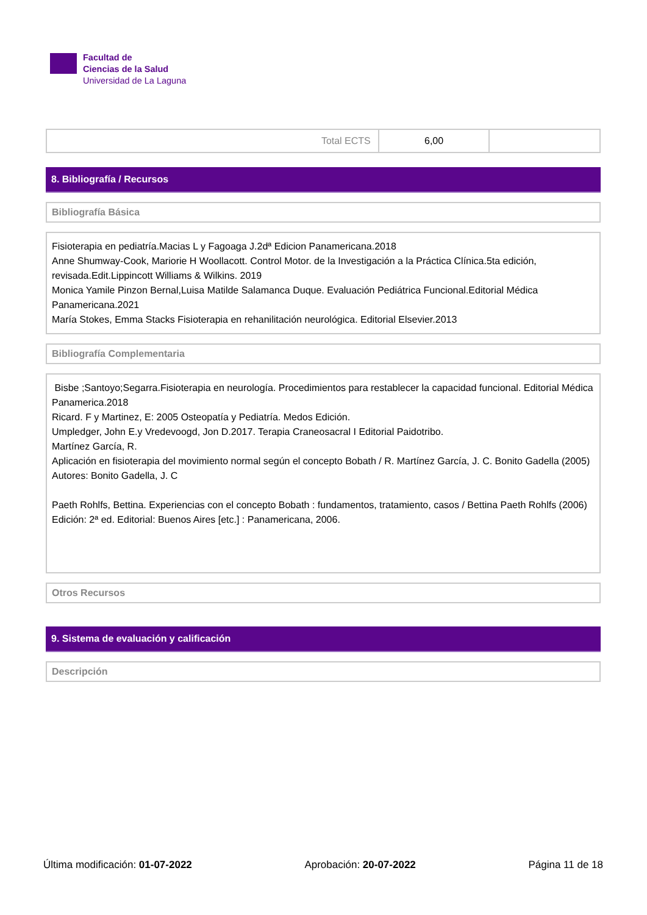Facultad de
Ciencias de la Salud
Universidad de La Laguna
| Total ECTS | 6,00 | |
8. Bibliografía / Recursos
Bibliografía Básica
Fisioterapia en pediatría.Macias L y Fagoaga J.2dª Edicion Panamericana.2018
Anne Shumway-Cook, Mariorie H Woollacott. Control Motor. de la Investigación a la Práctica Clínica.5ta edición, revisada.Edit.Lippincott Williams & Wilkins. 2019
Monica Yamile Pinzon Bernal,Luisa Matilde Salamanca Duque. Evaluación Pediátrica Funcional.Editorial Médica Panamericana.2021
María Stokes, Emma Stacks Fisioterapia en rehanilitación neurológica. Editorial Elsevier.2013
Bibliografía Complementaria
Bisbe ;Santoyo;Segarra.Fisioterapia en neurología. Procedimientos para restablecer la capacidad funcional. Editorial Médica Panamerica.2018
Ricard. F y Martinez, E: 2005 Osteopatía y Pediatría. Medos Edición.
Umpledger, John E.y Vredevoogd, Jon D.2017. Terapia Craneosacral I Editorial Paidotribo.
Martínez García, R.
Aplicación en fisioterapia del movimiento normal según el concepto Bobath / R. Martínez García, J. C. Bonito Gadella (2005)
Autores: Bonito Gadella, J. C
Paeth Rohlfs, Bettina. Experiencias con el concepto Bobath : fundamentos, tratamiento, casos / Bettina Paeth Rohlfs (2006)
Edición: 2ª ed. Editorial: Buenos Aires [etc.] : Panamericana, 2006.
Otros Recursos
9. Sistema de evaluación y calificación
Descripción
Última modificación: 01-07-2022 Aprobación: 20-07-2022 Página 11 de 18